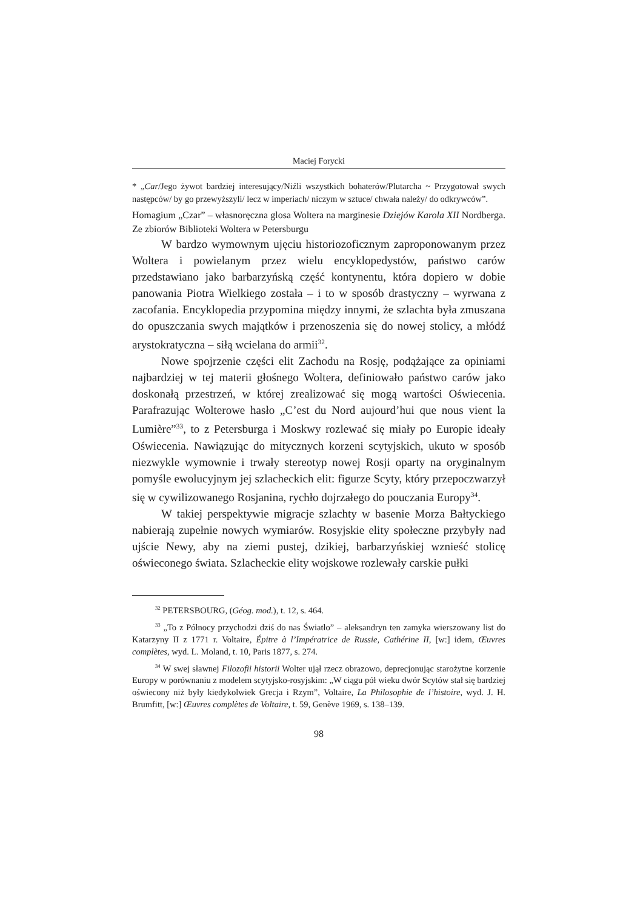Maciej Forycki
* „Car/Jego żywot bardziej interesujący/Niźli wszystkich bohaterów/Plutarcha ~ Przygotował swych następców/ by go przewyższyli/ lecz w imperiach/ niczym w sztuce/ chwała należy/ do odkrywców”.
Homagium „Czar” – własnoręczna glosa Woltera na marginesie Dziejów Karola XII Nordberga. Ze zbiorów Biblioteki Woltera w Petersburgu
W bardzo wymownym ujęciu historiozoficznym zaproponowanym przez Woltera i powielanym przez wielu encyklopedystów, państwo carów przedstawiano jako barbarzyńską część kontynentu, która dopiero w dobie panowania Piotra Wielkiego została – i to w sposób drastyczny – wyrwana z zacofania. Encyklopedia przypomina między innymi, że szlachta była zmuszana do opuszczania swych majątków i przenoszenia się do nowej stolicy, a młódź arystokratyczna – siłą wcielana do armii<sup>32</sup>.
Nowe spojrzenie części elit Zachodu na Rosję, podążające za opiniami najbardziej w tej materii głośnego Woltera, definiowało państwo carów jako doskonałą przestrzeń, w której zrealizować się mogą wartości Oświecenia. Parafrazując Wolterowe hasło „C’est du Nord aujourd’hui que nous vient la Lumière”<sup>33</sup>, to z Petersburga i Moskwy rozlewać się miały po Europie ideały Oświecenia. Nawiązując do mitycznych korzeni scytyjskich, ukuto w sposób niezwykle wymownie i trwały stereotyp nowej Rosji oparty na oryginalnym pomyśle ewolucyjnym jej szlacheckich elit: figurze Scyty, który przepoczwarzył się w cywilizowanego Rosjanina, rychło dojrzałego do pouczania Europy<sup>34</sup>.
W takiej perspektywie migracje szlachty w basenie Morza Bałtyckiego nabierają zupełnie nowych wymiarów. Rosyjskie elity społeczne przybyły nad ujście Newy, aby na ziemi pustej, dzikiej, barbarzyńskiej wznieść stolicę oświeconego świata. Szlacheckie elity wojskowe rozlewały carskie pułki
<sup>32</sup> PETERSBOURG, (Géog. mod.), t. 12, s. 464.
<sup>33</sup> „To z Północy przychodzi dziś do nas Światło” – aleksandryn ten zamyka wierszowany list do Katarzyny II z 1771 r. Voltaire, Épitre à l’Impératrice de Russie, Cathérine II, [w:] idem, Œuvres complètes, wyd. L. Moland, t. 10, Paris 1877, s. 274.
<sup>34</sup> W swej sławnej Filozofii historii Wolter ujął rzecz obrazowo, deprecjonując starożytne korzenie Europy w porównaniu z modelem scytyjsko-rosyjskim: „W ciągu pół wieku dwór Scytów stał się bardziej oświecony niż były kiedykolwiek Grecja i Rzym”, Voltaire, La Philosophie de l’histoire, wyd. J. H. Brumfitt, [w:] Œuvres complètes de Voltaire, t. 59, Genève 1969, s. 138–139.
98